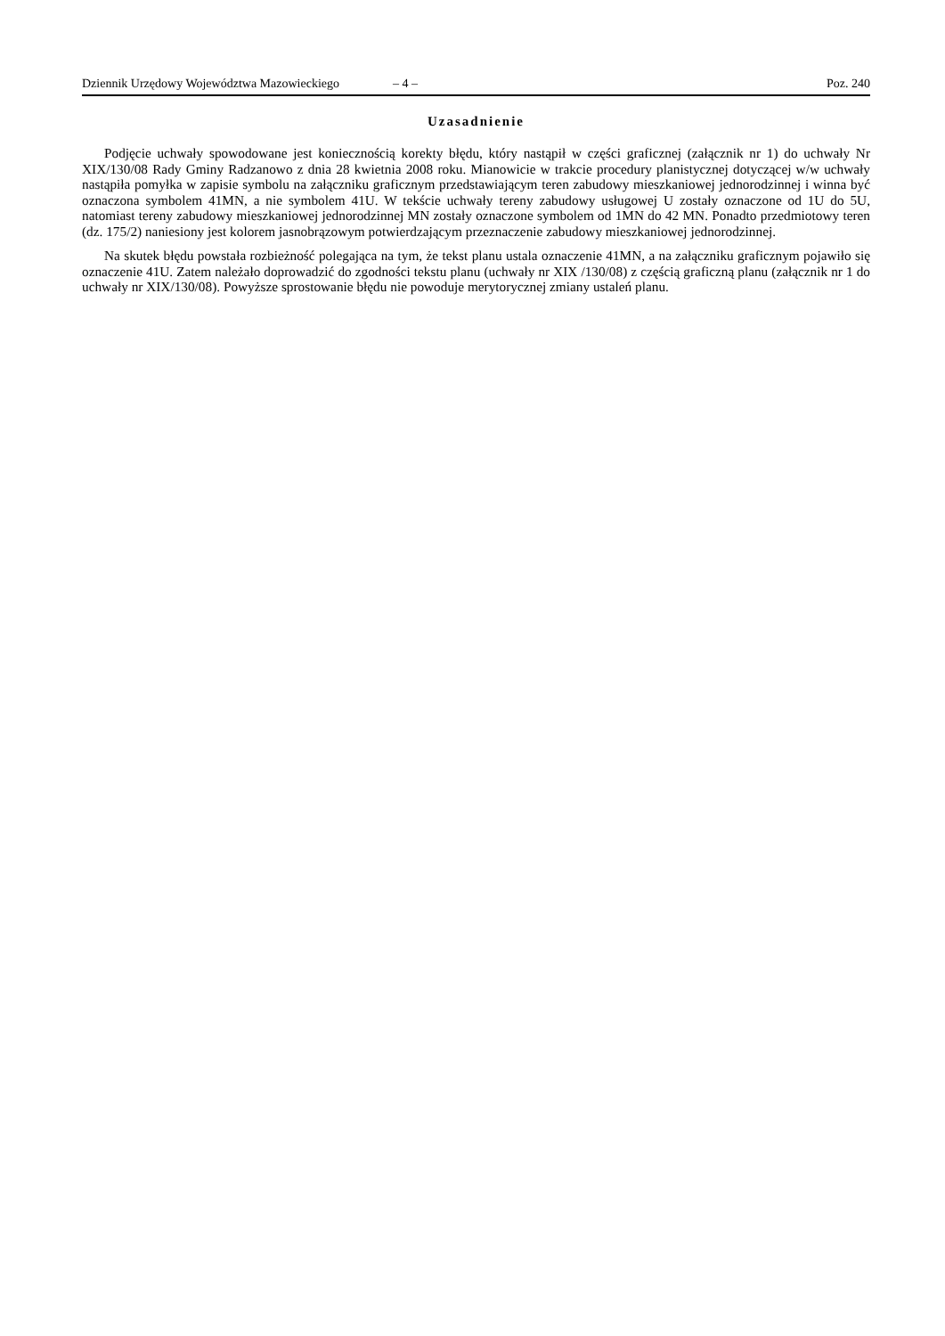Dziennik Urzędowy Województwa Mazowieckiego – 4 – Poz. 240
Uzasadnienie
Podjęcie uchwały spowodowane jest koniecznością korekty błędu, który nastąpił w części graficznej (załącznik nr 1) do uchwały Nr XIX/130/08 Rady Gminy Radzanowo z dnia 28 kwietnia 2008 roku. Mianowicie w trakcie procedury planistycznej dotyczącej w/w uchwały nastąpiła pomyłka w zapisie symbolu na załączniku graficznym przedstawiającym teren zabudowy mieszkaniowej jednorodzinnej i winna być oznaczona symbolem 41MN, a nie symbolem 41U. W tekście uchwały tereny zabudowy usługowej U zostały oznaczone od 1U do 5U, natomiast tereny zabudowy mieszkaniowej jednorodzinnej MN zostały oznaczone symbolem od 1MN do 42 MN. Ponadto przedmiotowy teren (dz. 175/2) naniesiony jest kolorem jasnobrązowym potwierdzającym przeznaczenie zabudowy mieszkaniowej jednorodzinnej.
Na skutek błędu powstała rozbieżność polegająca na tym, że tekst planu ustala oznaczenie 41MN, a na załączniku graficznym pojawiło się oznaczenie 41U. Zatem należało doprowadzić do zgodności tekstu planu (uchwały nr XIX /130/08) z częścią graficzną planu (załącznik nr 1 do uchwały nr XIX/130/08). Powyższe sprostowanie błędu nie powoduje merytorycznej zmiany ustaleń planu.